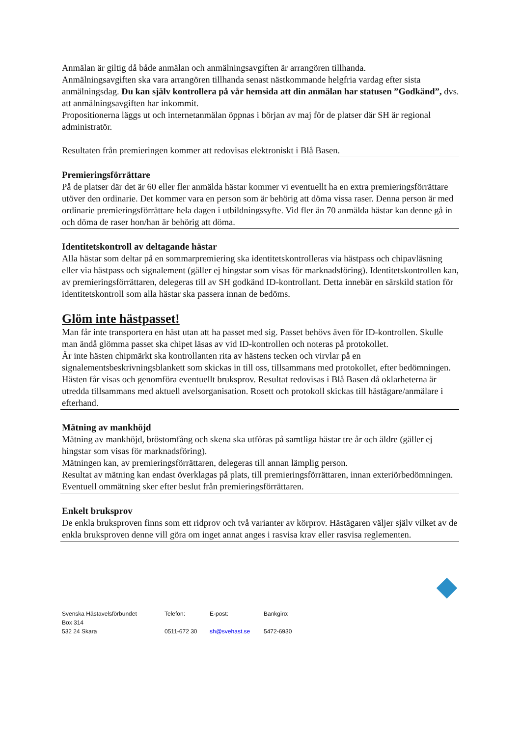Anmälan är giltig då både anmälan och anmälningsavgiften är arrangören tillhanda.
Anmälningsavgiften ska vara arrangören tillhanda senast nästkommande helgfria vardag efter sista anmälningsdag. Du kan själv kontrollera på vår hemsida att din anmälan har statusen ”Godkänd”, dvs. att anmälningsavgiften har inkommit.
Propositionerna läggs ut och internetanmälan öppnas i början av maj för de platser där SH är regional administratör.
Resultaten från premieringen kommer att redovisas elektroniskt i Blå Basen.
Premieringsförrättare
På de platser där det är 60 eller fler anmälda hästar kommer vi eventuellt ha en extra premieringsförrättare utöver den ordinarie. Det kommer vara en person som är behörig att döma vissa raser. Denna person är med ordinarie premieringsförrättare hela dagen i utbildningssyfte. Vid fler än 70 anmälda hästar kan denne gå in och döma de raser hon/han är behörig att döma.
Identitetskontroll av deltagande hästar
Alla hästar som deltar på en sommarpremiering ska identitetskontrolleras via hästpass och chipavläsning eller via hästpass och signalement (gäller ej hingstar som visas för marknadsföring). Identitetskontrollen kan, av premieringsförrättaren, delegeras till av SH godkänd ID-kontrollant. Detta innebär en särskild station för identitetskontroll som alla hästar ska passera innan de bedöms.
Glöm inte hästpasset!
Man får inte transportera en häst utan att ha passet med sig. Passet behövs även för ID-kontrollen. Skulle man ändå glömma passet ska chipet läsas av vid ID-kontrollen och noteras på protokollet.
Är inte hästen chipmärkt ska kontrollanten rita av hästens tecken och virvlar på en signalementsbeskrivningsblankett som skickas in till oss, tillsammans med protokollet, efter bedömningen.
Hästen får visas och genomföra eventuellt bruksprov. Resultat redovisas i Blå Basen då oklarheterna är utredda tillsammans med aktuell avelsorganisation. Rosett och protokoll skickas till hästägare/anmälare i efterhand.
Mätning av mankhöjd
Mätning av mankhöjd, bröstomfång och skena ska utföras på samtliga hästar tre år och äldre (gäller ej hingstar som visas för marknadsföring).
Mätningen kan, av premieringsförrättaren, delegeras till annan lämplig person.
Resultat av mätning kan endast överklagas på plats, till premieringsförrättaren, innan exteriörbedömningen. Eventuell ommätning sker efter beslut från premieringsförrättaren.
Enkelt bruksprov
De enkla bruksproven finns som ett ridprov och två varianter av körprov. Hästägaren väljer själv vilket av de enkla bruksproven denne vill göra om inget annat anges i rasvisa krav eller rasvisa reglementen.
| Svenska Hästavelsförbundet | Telefon: | E-post: | Bankgiro: |
| Box 314 | | | |
| 532 24 Skara | 0511-672 30 | sh@svehast.se | 5472-6930 |